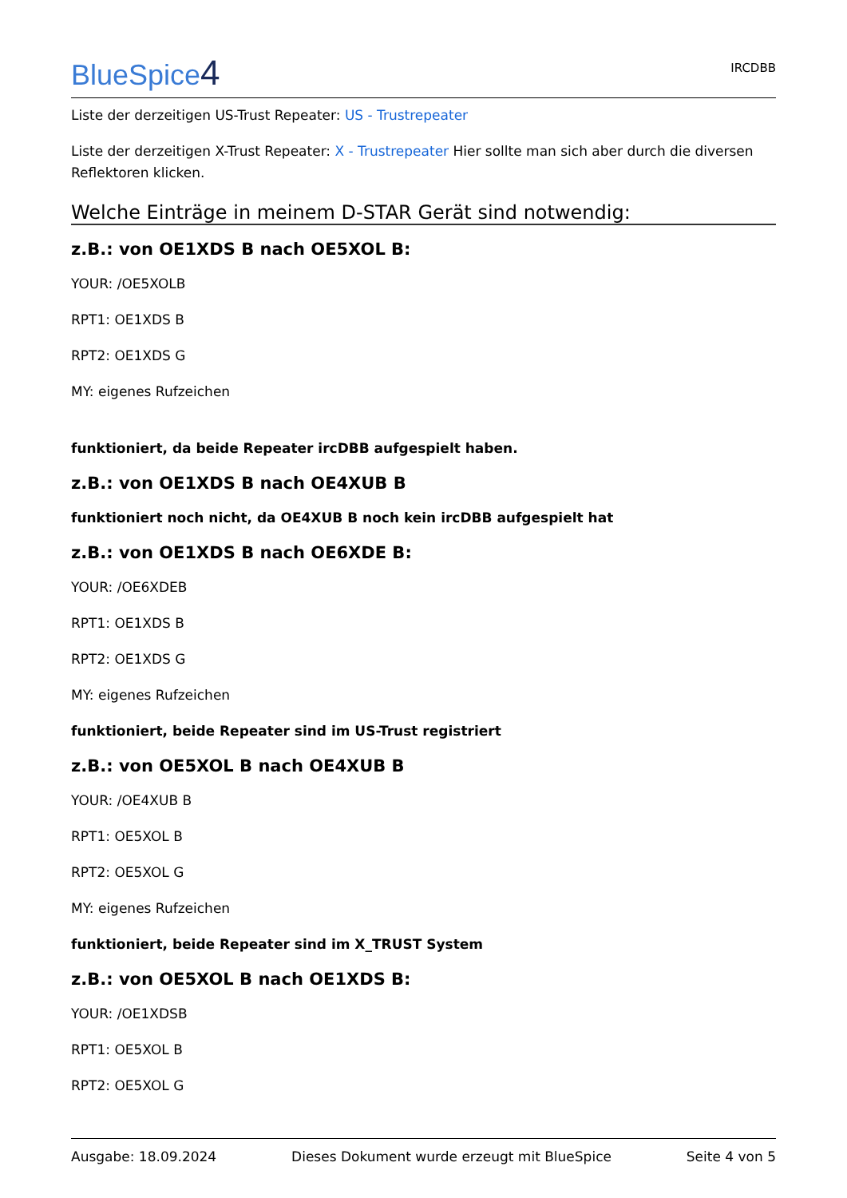BlueSpice4
IRCDBB
Liste der derzeitigen US-Trust Repeater: US - Trustrepeater
Liste der derzeitigen X-Trust Repeater: X - Trustrepeater Hier sollte man sich aber durch die diversen Reflektoren klicken.
Welche Einträge in meinem D-STAR Gerät sind notwendig:
z.B.: von OE1XDS B nach OE5XOL B:
YOUR: /OE5XOLB
RPT1: OE1XDS B
RPT2: OE1XDS G
MY: eigenes Rufzeichen
funktioniert, da beide Repeater ircDBB aufgespielt haben.
z.B.: von OE1XDS B nach OE4XUB B
funktioniert noch nicht, da OE4XUB B noch kein ircDBB aufgespielt hat
z.B.: von OE1XDS B nach OE6XDE B:
YOUR: /OE6XDEB
RPT1: OE1XDS B
RPT2: OE1XDS G
MY: eigenes Rufzeichen
funktioniert, beide Repeater sind im US-Trust registriert
z.B.: von OE5XOL B nach OE4XUB B
YOUR: /OE4XUB B
RPT1: OE5XOL B
RPT2: OE5XOL G
MY: eigenes Rufzeichen
funktioniert, beide Repeater sind im X_TRUST System
z.B.: von OE5XOL B nach OE1XDS B:
YOUR: /OE1XDSB
RPT1: OE5XOL B
RPT2: OE5XOL G
Ausgabe: 18.09.2024 Dieses Dokument wurde erzeugt mit BlueSpice Seite 4 von 5